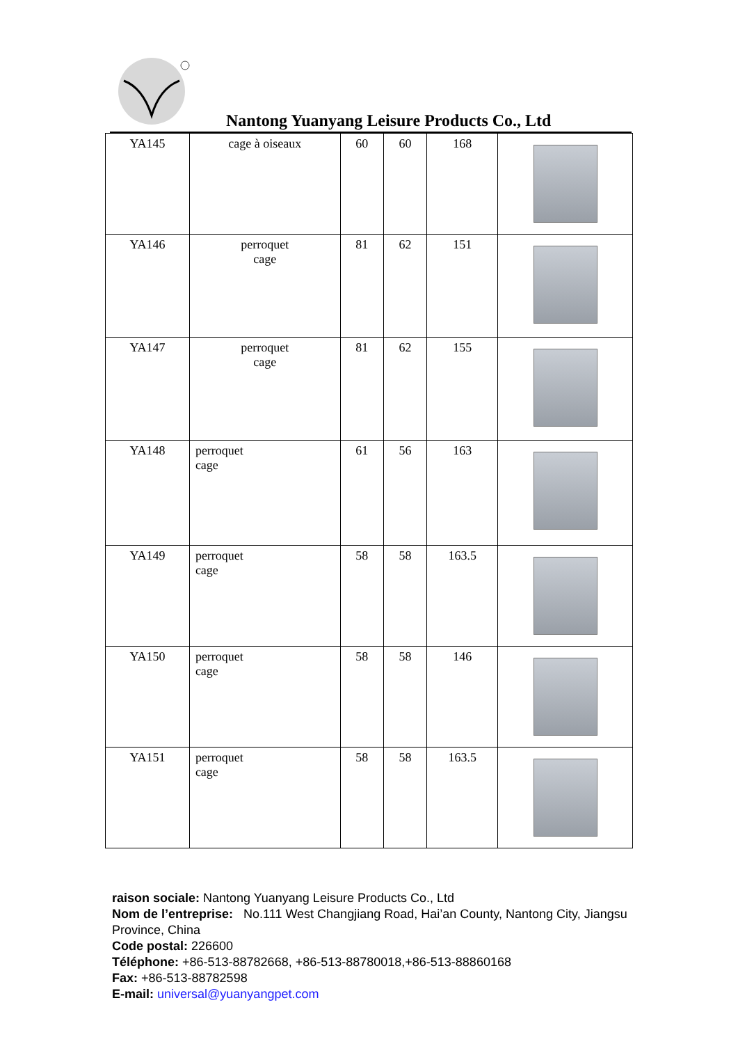Nantong Yuanyang Leisure Products Co., Ltd
| YA145 | cage à oiseaux | 60 | 60 | 168 | |
| YA146 | perroquet cage | 81 | 62 | 151 | |
| YA147 | perroquet cage | 81 | 62 | 155 | |
| YA148 | perroquet cage | 61 | 56 | 163 | |
| YA149 | perroquet cage | 58 | 58 | 163.5 | |
| YA150 | perroquet cage | 58 | 58 | 146 | |
| YA151 | perroquet cage | 58 | 58 | 163.5 | |
raison sociale: Nantong Yuanyang Leisure Products Co., Ltd
Nom de l’entreprise: No.111 West Changjiang Road, Hai’an County, Nantong City, Jiangsu Province, China
Code postal: 226600
Téléphone: +86-513-88782668, +86-513-88780018,+86-513-88860168
Fax: +86-513-88782598
E-mail: universal@yuanyangpet.com